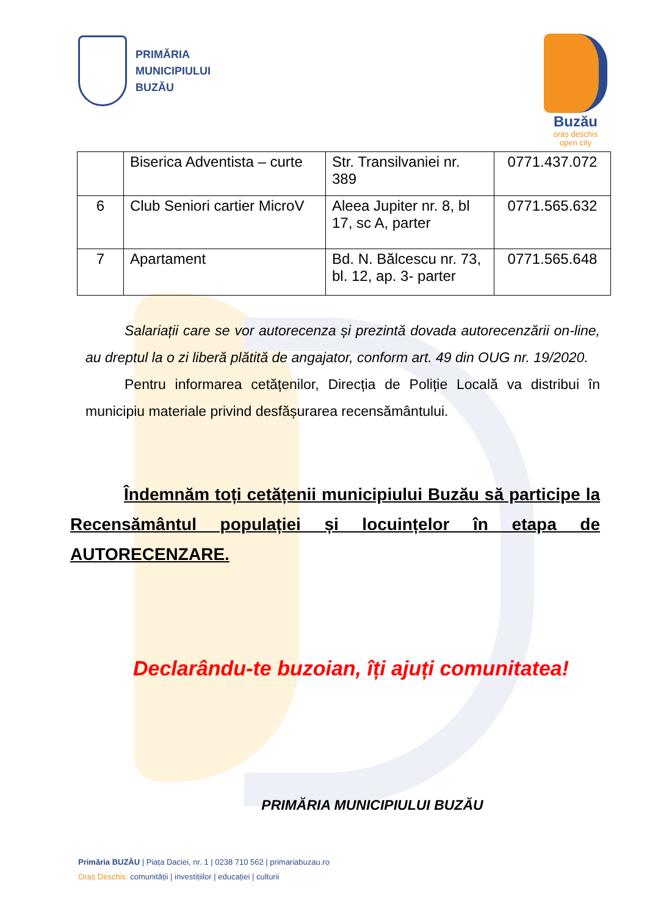PRIMĂRIA
MUNICIPIULUI
BUZĂU
Buzău
oraș deschis
open city
| | Biserica Adventista – curte | Str. Transilvaniei nr. 389 | 0771.437.072 |
| 6 | Club Seniori cartier MicroV | Aleea Jupiter nr. 8, bl 17, sc A, parter | 0771.565.632 |
| 7 | Apartament | Bd. N. Bălcescu nr. 73, bl. 12, ap. 3- parter | 0771.565.648 |
Salariații care se vor autorecenza și prezintă dovada autorecenzării on-line, au dreptul la o zi liberă plătită de angajator, conform art. 49 din OUG nr. 19/2020.
Pentru informarea cetățenilor, Direcția de Poliție Locală va distribui în municipiu materiale privind desfășurarea recensământului.
Îndemnăm toți cetățenii municipiului Buzău să participe la Recensământul populației și locuințelor în etapa de AUTORECENZARE.
Declarându-te buzoian, îți ajuți comunitatea!
PRIMĂRIA MUNICIPIULUI BUZĂU
Primăria BUZĂU | Piața Daciei, nr. 1 | 0238 710 562 | primariabuzau.ro
Oraș Deschis: comunității | investițiilor | educației | culturii